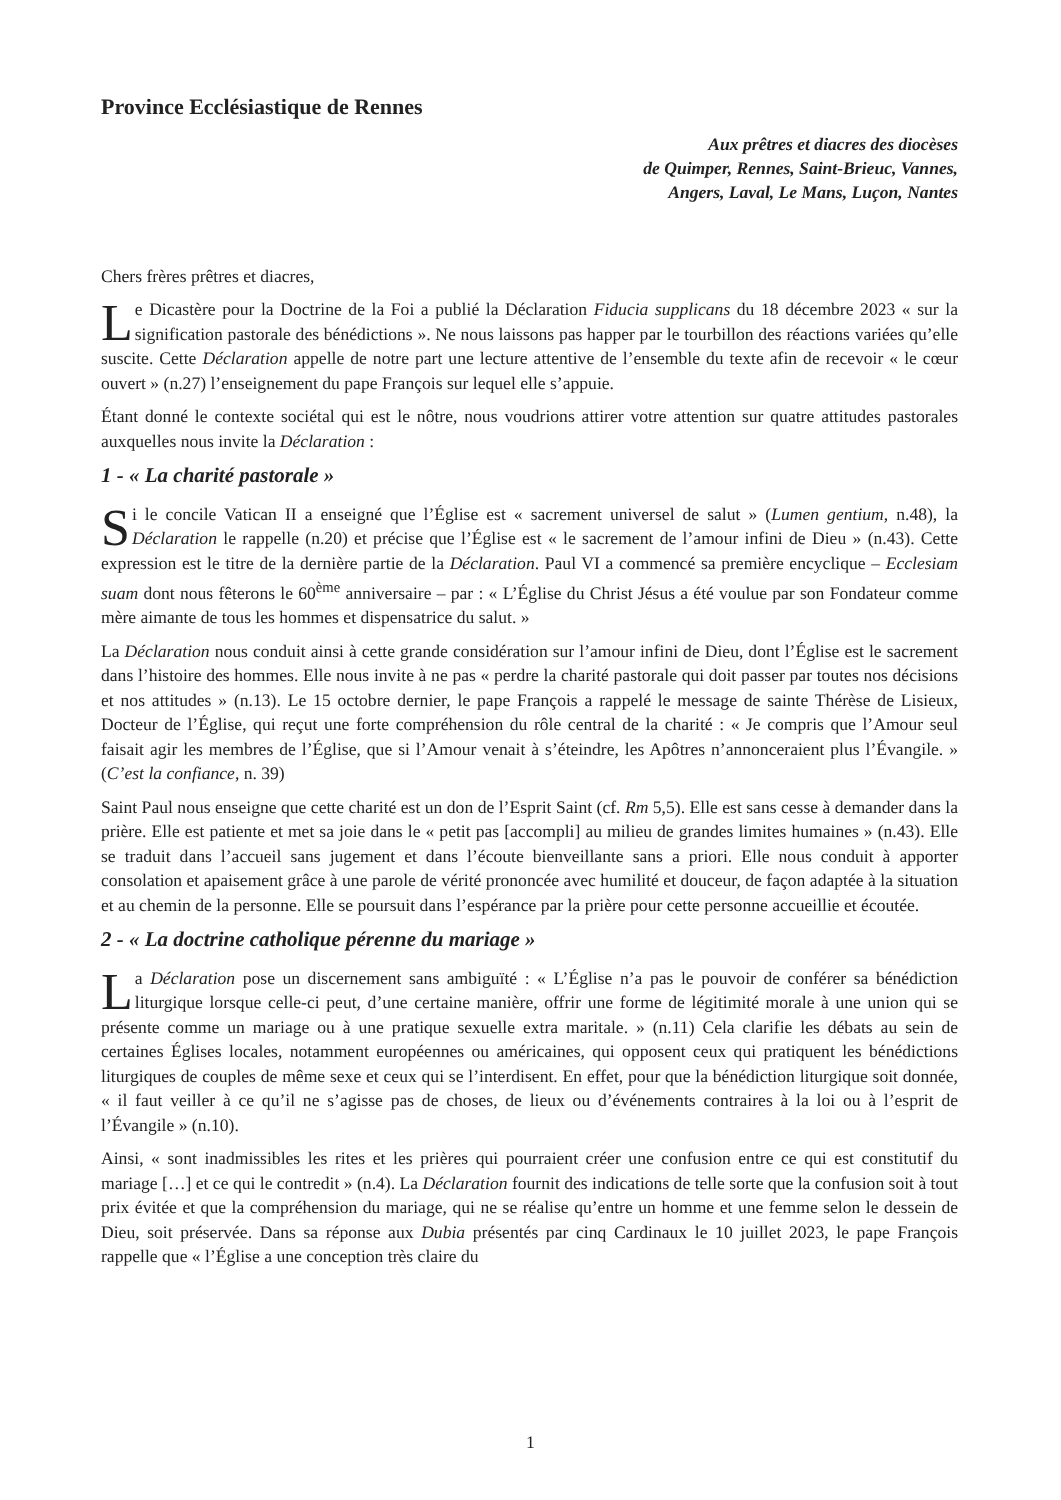Province Ecclésiastique de Rennes
Aux prêtres et diacres des diocèses
de Quimper, Rennes, Saint-Brieuc, Vannes,
Angers, Laval, Le Mans, Luçon, Nantes
Chers frères prêtres et diacres,
Le Dicastère pour la Doctrine de la Foi a publié la Déclaration Fiducia supplicans du 18 décembre 2023 « sur la signification pastorale des bénédictions ». Ne nous laissons pas happer par le tourbillon des réactions variées qu’elle suscite. Cette Déclaration appelle de notre part une lecture attentive de l’ensemble du texte afin de recevoir « le cœur ouvert » (n.27) l’enseignement du pape François sur lequel elle s’appuie.
Étant donné le contexte sociétal qui est le nôtre, nous voudrions attirer votre attention sur quatre attitudes pastorales auxquelles nous invite la Déclaration :
1 - « La charité pastorale »
Si le concile Vatican II a enseigné que l’Église est « sacrement universel de salut » (Lumen gentium, n.48), la Déclaration le rappelle (n.20) et précise que l’Église est « le sacrement de l’amour infini de Dieu » (n.43). Cette expression est le titre de la dernière partie de la Déclaration. Paul VI a commencé sa première encyclique – Ecclesiam suam dont nous fêterons le 60<sup>ème</sup> anniversaire – par : « L’Église du Christ Jésus a été voulue par son Fondateur comme mère aimante de tous les hommes et dispensatrice du salut. »
La Déclaration nous conduit ainsi à cette grande considération sur l’amour infini de Dieu, dont l’Église est le sacrement dans l’histoire des hommes. Elle nous invite à ne pas « perdre la charité pastorale qui doit passer par toutes nos décisions et nos attitudes » (n.13). Le 15 octobre dernier, le pape François a rappelé le message de sainte Thérèse de Lisieux, Docteur de l’Église, qui reçut une forte compréhension du rôle central de la charité : « Je compris que l’Amour seul faisait agir les membres de l’Église, que si l’Amour venait à s’éteindre, les Apôtres n’annonceraient plus l’Évangile. » (C’est la confiance, n. 39)
Saint Paul nous enseigne que cette charité est un don de l’Esprit Saint (cf. Rm 5,5). Elle est sans cesse à demander dans la prière. Elle est patiente et met sa joie dans le « petit pas [accompli] au milieu de grandes limites humaines » (n.43). Elle se traduit dans l’accueil sans jugement et dans l’écoute bienveillante sans a priori. Elle nous conduit à apporter consolation et apaisement grâce à une parole de vérité prononcée avec humilité et douceur, de façon adaptée à la situation et au chemin de la personne. Elle se poursuit dans l’espérance par la prière pour cette personne accueillie et écoutée.
2 - « La doctrine catholique pérenne du mariage »
La Déclaration pose un discernement sans ambiguïté : « L’Église n’a pas le pouvoir de conférer sa bénédiction liturgique lorsque celle-ci peut, d’une certaine manière, offrir une forme de légitimité morale à une union qui se présente comme un mariage ou à une pratique sexuelle extra maritale. » (n.11) Cela clarifie les débats au sein de certaines Églises locales, notamment européennes ou américaines, qui opposent ceux qui pratiquent les bénédictions liturgiques de couples de même sexe et ceux qui se l’interdisent. En effet, pour que la bénédiction liturgique soit donnée, « il faut veiller à ce qu’il ne s’agisse pas de choses, de lieux ou d’événements contraires à la loi ou à l’esprit de l’Évangile » (n.10).
Ainsi, « sont inadmissibles les rites et les prières qui pourraient créer une confusion entre ce qui est constitutif du mariage […] et ce qui le contredit » (n.4). La Déclaration fournit des indications de telle sorte que la confusion soit à tout prix évitée et que la compréhension du mariage, qui ne se réalise qu’entre un homme et une femme selon le dessein de Dieu, soit préservée. Dans sa réponse aux Dubia présentés par cinq Cardinaux le 10 juillet 2023, le pape François rappelle que « l’Église a une conception très claire du
1